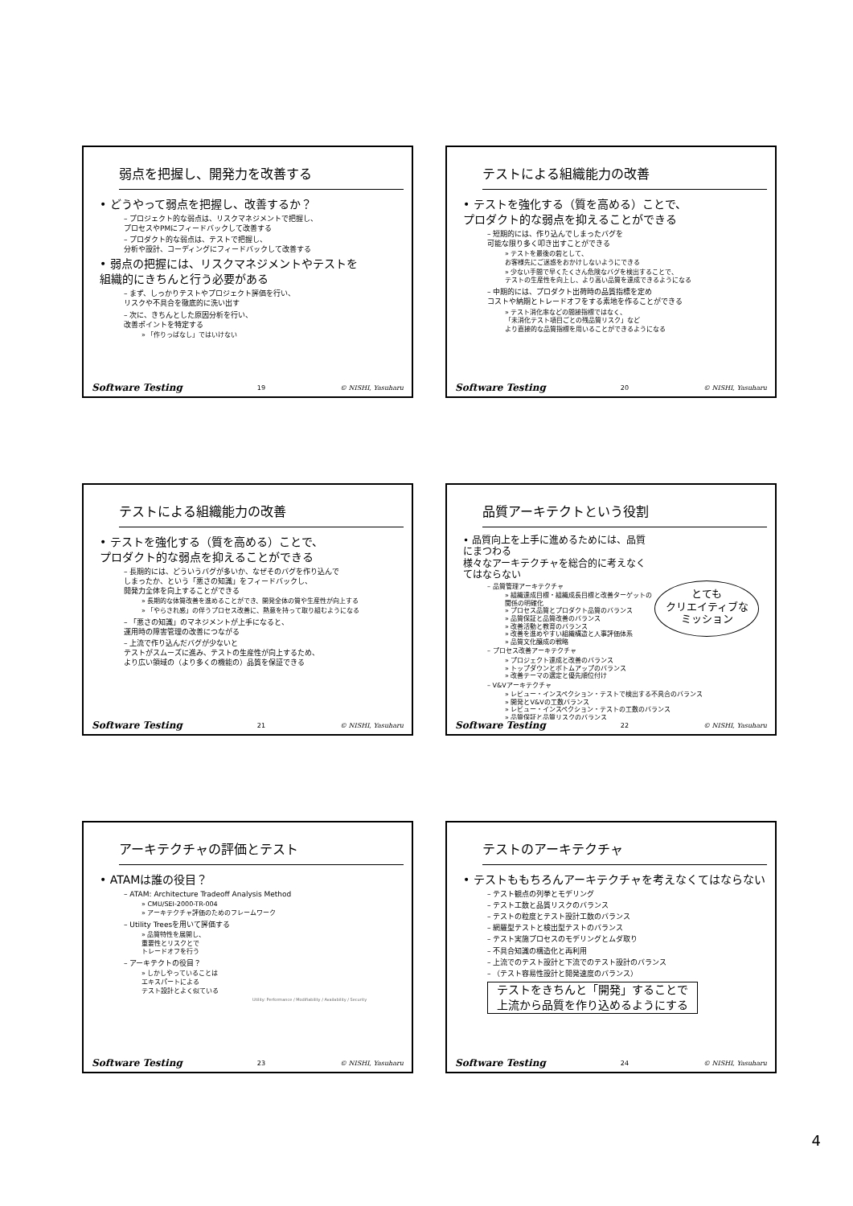弱点を把握し、開発力を改善する
• どうやって弱点を把握し、改善するか？
– プロジェクト的な弱点は、リスクマネジメントで把握し、
プロセスやPMにフィードバックして改善する
– プロダクト的な弱点は、テストで把握し、
分析や設計、コーディングにフィードバックして改善する
• 弱点の把握には、リスクマネジメントやテストを
組織的にきちんと行う必要がある
– まず、しっかりテストやプロジェクト評価を行い、
リスクや不具合を徹底的に洗い出す
– 次に、きちんとした原因分析を行い、
改善ポイントを特定する
» 「作りっぱなし」ではいけない
Software Testing 19 © NISHI, Yasuharu
テストによる組織能力の改善
• テストを強化する（質を高める）ことで、
プロダクト的な弱点を抑えることができる
– 短期的には、作り込んでしまったバグを
可能な限り多く叩き出すことができる
» テストを最後の砦として、
お客様先にご迷惑をおかけしないようにできる
» 少ない手間で早くたくさん危険なバグを検出することで、
テストの生産性を向上し、より高い品質を達成できるようになる
– 中期的には、プロダクト出荷時の品質指標を定め
コストや納期とトレードオフをする素地を作ることができる
» テスト消化率などの間接指標ではなく、
「未消化テスト項目ごとの残品質リスク」など
より直接的な品質指標を用いることができるようになる
Software Testing 20 © NISHI, Yasuharu
テストによる組織能力の改善
• テストを強化する（質を高める）ことで、
プロダクト的な弱点を抑えることができる
– 長期的には、どういうバグが多いか、なぜそのバグを作り込んで
しまったか、という「悪さの知識」をフィードバックし、
開発力全体を向上することができる
» 長期的な体質改善を進めることができ、開発全体の質や生産性が向上する
» 「やらされ感」の伴うプロセス改善に、熱意を持って取り組むようになる
– 「悪さの知識」のマネジメントが上手になると、
運用時の障害管理の改善につながる
– 上流で作り込んだバグが少ないと
テストがスムーズに進み、テストの生産性が向上するため、
より広い領域の（より多くの機能の）品質を保証できる
Software Testing 21 © NISHI, Yasuharu
品質アーキテクトという役割
とても
クリエイティブな
ミッション
• 品質向上を上手に進めるためには、品質にまつわる
様々なアーキテクチャを総合的に考えなくてはならない
– 品質管理アーキテクチャ
» 組織達成目標・組織成長目標と改善ターゲットの関係の明確化
» プロセス品質とプロダクト品質のバランス
» 品質保証と品質改善のバランス
» 改善活動と教育のバランス
» 改善を進めやすい組織構造と人事評価体系
» 品質文化醸成の戦略
– プロセス改善アーキテクチャ
» プロジェクト達成と改善のバランス
» トップダウンとボトムアップのバランス
» 改善テーマの選定と優先順位付け
– V&Vアーキテクチャ
» レビュー・インスペクション・テストで検出する不具合のバランス
» 開発とV&Vの工数バランス
» レビュー・インスペクション・テストの工数のバランス
» 品質保証と品質リスクのバランス
Software Testing 22 © NISHI, Yasuharu
アーキテクチャの評価とテスト
• ATAMは誰の役目？
– ATAM: Architecture Tradeoff Analysis Method
» CMU/SEI-2000-TR-004
» アーキテクチャ評価のためのフレームワーク
– Utility Treesを用いて評価する
» 品質特性を展開し、
重要性とリスクとで
トレードオフを行う
– アーキテクトの役目？
» しかしやっていることは
エキスパートによる
テスト設計とよく似ている
Utility: Performance / Modifiability / Availability / Security
Software Testing 23 © NISHI, Yasuharu
テストのアーキテクチャ
• テストももちろんアーキテクチャを考えなくてはならない
– テスト観点の列挙とモデリング
– テスト工数と品質リスクのバランス
– テストの粒度とテスト設計工数のバランス
– 網羅型テストと検出型テストのバランス
– テスト実施プロセスのモデリングとムダ取り
– 不具合知識の構造化と再利用
– 上流でのテスト設計と下流でのテスト設計のバランス
– （テスト容易性設計と開発速度のバランス）
テストをきちんと「開発」することで
上流から品質を作り込めるようにする
Software Testing 24 © NISHI, Yasuharu
4